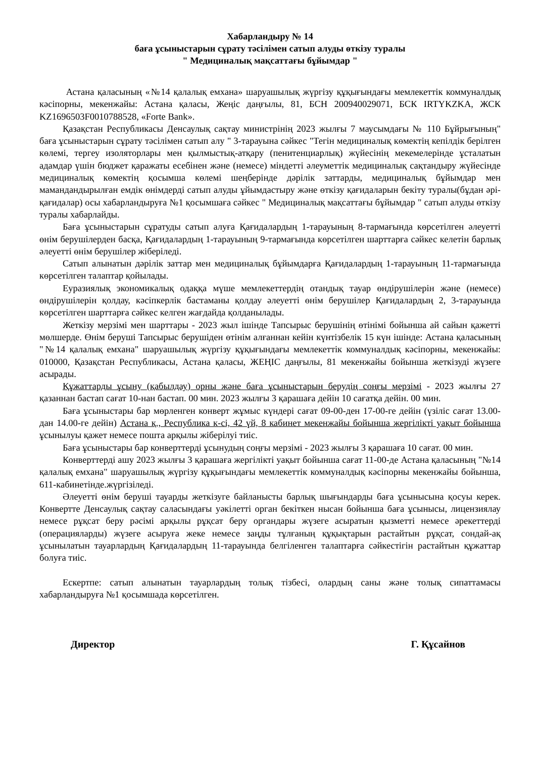Хабарландыру № 14
баға ұсыныстарын сұрату тәсілімен сатып алуды өткізу туралы
" Медициналық мақсаттағы бұйымдар "
Астана қаласының «№14 қалалық емхана» шаруашылық жүргізу құқығындағы мемлекеттік коммуналдық кәсіпорны, мекенжайы: Астана қаласы, Жеңіс даңғылы, 81, БСН 200940029071, БСК IRTYKZKA, ЖСК KZ1696503F0010788528, «Forte Bank».
Қазақстан Республикасы Денсаулық сақтау министрінің 2023 жылғы 7 маусымдағы № 110 Бұйрығының" баға ұсыныстарын сұрату тәсілімен сатып алу " 3-тарауына сәйкес "Тегін медициналық көмектің кепілдік берілген көлемі, тергеу изоляторлары мен қылмыстық-атқару (пенитенциарлық) жүйесінің мекемелерінде ұсталатын адамдар үшін бюджет қаражаты есебінен және (немесе) міндетті әлеуметтік медициналық сақтандыру жүйесінде медициналық көмектің қосымша көлемі шеңберінде дәрілік заттарды, медициналық бұйымдар мен мамандандырылған емдік өнімдерді сатып алуды ұйымдастыру және өткізу қағидаларын бекіту туралы(бұдан әрі-қағидалар) осы хабарландыруға №1 қосымшаға сәйкес " Медициналық мақсаттағы бұйымдар " сатып алуды өткізу туралы хабарлайды.
Баға ұсыныстарын сұратуды сатып алуға Қағидалардың 1-тарауының 8-тармағында көрсетілген әлеуетті өнім берушілерден басқа, Қағидалардың 1-тарауының 9-тармағында көрсетілген шарттарға сәйкес келетін барлық әлеуетті өнім берушілер жіберіледі.
Сатып алынатын дәрілік заттар мен медициналық бұйымдарға Қағидалардың 1-тарауының 11-тармағында көрсетілген талаптар қойылады.
Еуразиялық экономикалық одаққа мүше мемлекеттердің отандық тауар өндірушілерін және (немесе) өндірушілерін қолдау, кәсіпкерлік бастаманы қолдау әлеуетті өнім берушілер Қағидалардың 2, 3-тарауында көрсетілген шарттарға сәйкес келген жағдайда қолданылады.
Жеткізу мерзімі мен шарттары - 2023 жыл ішінде Тапсырыс берушінің өтінімі бойынша ай сайын қажетті мөлшерде. Өнім беруші Тапсырыс берушіден өтінім алғаннан кейін күнтізбелік 15 күн ішінде: Астана қаласының "№14 қалалық емхана" шаруашылық жүргізу құқығындағы мемлекеттік коммуналдық кәсіпорны, мекенжайы: 010000, Қазақстан Республикасы, Астана қаласы, ЖЕҢІС даңғылы, 81 мекенжайы бойынша жеткізуді жүзеге асырады.
Құжаттарды ұсыну (қабылдау) орны және баға ұсыныстарын берудің соңғы мерзімі - 2023 жылғы 27 қазаннан бастап сағат 10-нан бастап. 00 мин. 2023 жылғы 3 қарашаға дейін 10 сағатқа дейін. 00 мин.
Баға ұсыныстары бар мөрленген конверт жұмыс күндері сағат 09-00-ден 17-00-ге дейін (үзіліс сағат 13.00-дан 14.00-ге дейін) Астана қ., Республика к-сі, 42 үй, 8 кабинет мекенжайы бойынша жергілікті уақыт бойынша ұсынылуы қажет немесе пошта арқылы жіберілуі тиіс.
Баға ұсыныстары бар конверттерді ұсынудың соңғы мерзімі - 2023 жылғы 3 қарашаға 10 сағат. 00 мин.
Конверттерді ашу 2023 жылғы 3 қарашаға жергілікті уақыт бойынша сағат 11-00-де Астана қаласының "№14 қалалық емхана" шаруашылық жүргізу құқығындағы мемлекеттік коммуналдық кәсіпорны мекенжайы бойынша, 611-кабинетінде.жүргізіледі.
Әлеуетті өнім беруші тауарды жеткізуге байланысты барлық шығындарды баға ұсынысына қосуы керек. Конвертте Денсаулық сақтау саласындағы уәкілетті орган бекіткен нысан бойынша баға ұсынысы, лицензиялау немесе рұқсат беру рәсімі арқылы рұқсат беру органдары жүзеге асыратын қызметті немесе әрекеттерді (операцияларды) жүзеге асыруға жеке немесе заңды тұлғаның құқықтарын растайтын рұқсат, сондай-ақ ұсынылатын тауарлардың Қағидалардың 11-тарауында белгіленген талаптарға сәйкестігін растайтын құжаттар болуға тиіс.
Ескертпе: сатып алынатын тауарлардың толық тізбесі, олардың саны және толық сипаттамасы хабарландыруға №1 қосымшада көрсетілген.
Директор Г. Құсайнов